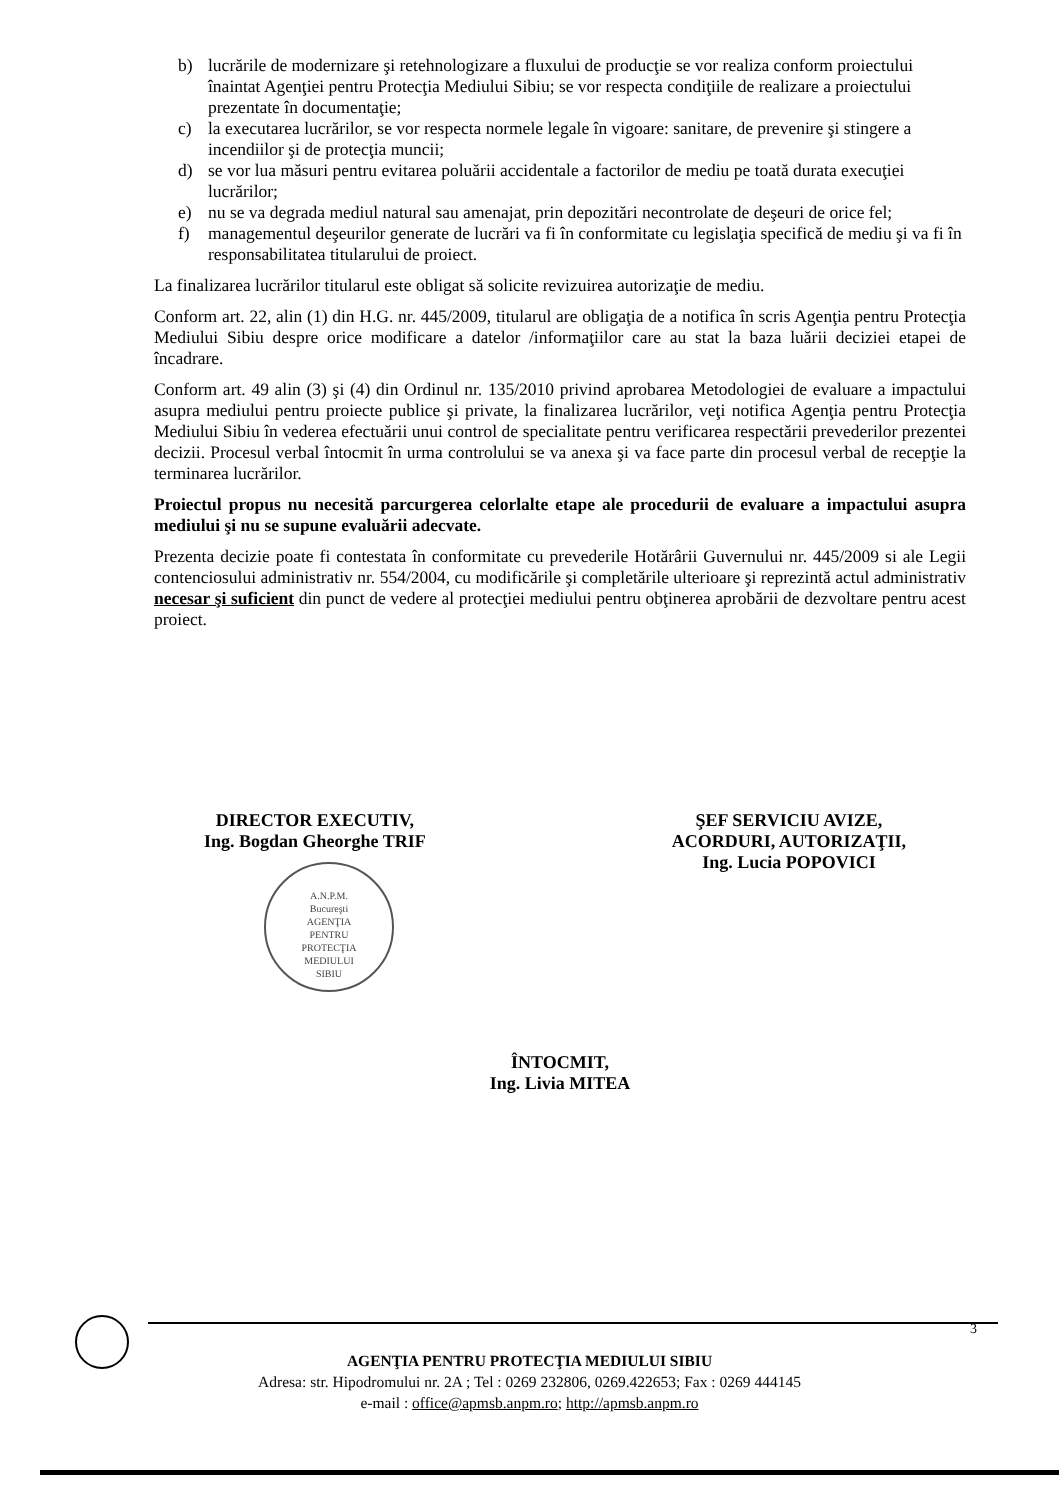b) lucrările de modernizare şi retehnologizare a fluxului de producţie se vor realiza conform proiectului înaintat Agenţiei pentru Protecţia Mediului Sibiu; se vor respecta condiţiile de realizare a proiectului prezentate în documentaţie;
c) la executarea lucrărilor, se vor respecta normele legale în vigoare: sanitare, de prevenire şi stingere a incendiilor şi de protecţia muncii;
d) se vor lua măsuri pentru evitarea poluării accidentale a factorilor de mediu pe toată durata execuţiei lucrărilor;
e) nu se va degrada mediul natural sau amenajat, prin depozitări necontrolate de deşeuri de orice fel;
f) managementul deşeurilor generate de lucrări va fi în conformitate cu legislaţia specifică de mediu şi va fi în responsabilitatea titularului de proiect.
La finalizarea lucrărilor titularul este obligat să solicite revizuirea autorizaţie de mediu.
Conform art. 22, alin (1) din H.G. nr. 445/2009, titularul are obligaţia de a notifica în scris Agenţia pentru Protecţia Mediului Sibiu despre orice modificare a datelor /informaţiilor care au stat la baza luării deciziei etapei de încadrare.
Conform art. 49 alin (3) şi (4) din Ordinul nr. 135/2010 privind aprobarea Metodologiei de evaluare a impactului asupra mediului pentru proiecte publice şi private, la finalizarea lucrărilor, veţi notifica Agenţia pentru Protecţia Mediului Sibiu în vederea efectuării unui control de specialitate pentru verificarea respectării prevederilor prezentei decizii. Procesul verbal întocmit în urma controlului se va anexa şi va face parte din procesul verbal de recepţie la terminarea lucrărilor.
Proiectul propus nu necesită parcurgerea celorlalte etape ale procedurii de evaluare a impactului asupra mediului şi nu se supune evaluării adecvate.
Prezenta decizie poate fi contestata în conformitate cu prevederile Hotărârii Guvernului nr. 445/2009 si ale Legii contenciosului administrativ nr. 554/2004, cu modificările şi completările ulterioare şi reprezintă actul administrativ necesar şi suficient din punct de vedere al protecţiei mediului pentru obţinerea aprobării de dezvoltare pentru acest proiect.
DIRECTOR EXECUTIV,
Ing. Bogdan Gheorghe TRIF
A.N.P.M.
Bucureşti
AGENŢIA
PENTRU
PROTECŢIA
MEDIULUI
SIBIU
ŞEF SERVICIU AVIZE,
ACORDURI, AUTORIZAŢII,
Ing. Lucia POPOVICI
ÎNTOCMIT,
Ing. Livia MITEA
3
AGENŢIA PENTRU PROTECŢIA MEDIULUI SIBIU
Adresa: str. Hipodromului nr. 2A ; Tel : 0269 232806, 0269.422653; Fax : 0269 444145
e-mail : office@apmsb.anpm.ro; http://apmsb.anpm.ro